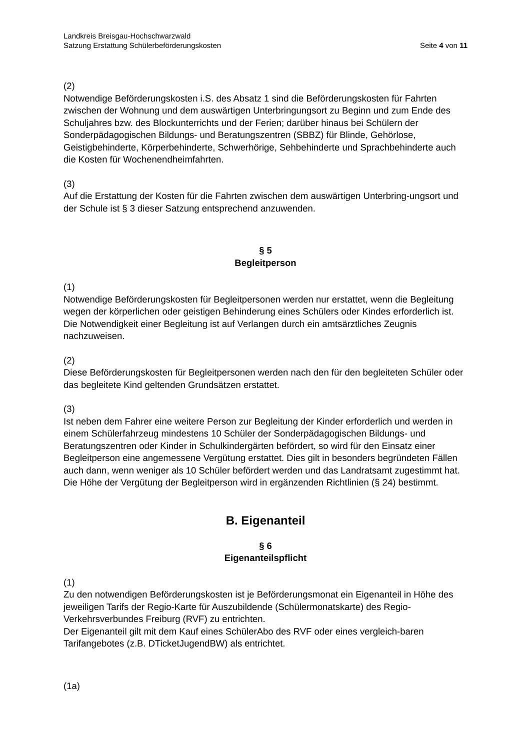Landkreis Breisgau-Hochschwarzwald
Satzung Erstattung Schülerbeförderungskosten Seite 4 von 11
(2)
Notwendige Beförderungskosten i.S. des Absatz 1 sind die Beförderungskosten für Fahrten zwischen der Wohnung und dem auswärtigen Unterbringungsort zu Beginn und zum Ende des Schuljahres bzw. des Blockunterrichts und der Ferien; darüber hinaus bei Schülern der Sonderpädagogischen Bildungs- und Beratungszentren (SBBZ) für Blinde, Gehörlose, Geistigbehinderte, Körperbehinderte, Schwerhörige, Sehbehinderte und Sprachbehinderte auch die Kosten für Wochenendheimfahrten.
(3)
Auf die Erstattung der Kosten für die Fahrten zwischen dem auswärtigen Unterbring-ungsort und der Schule ist § 3 dieser Satzung entsprechend anzuwenden.
§ 5
Begleitperson
(1)
Notwendige Beförderungskosten für Begleitpersonen werden nur erstattet, wenn die Begleitung wegen der körperlichen oder geistigen Behinderung eines Schülers oder Kindes erforderlich ist. Die Notwendigkeit einer Begleitung ist auf Verlangen durch ein amtsärztliches Zeugnis nachzuweisen.
(2)
Diese Beförderungskosten für Begleitpersonen werden nach den für den begleiteten Schüler oder das begleitete Kind geltenden Grundsätzen erstattet.
(3)
Ist neben dem Fahrer eine weitere Person zur Begleitung der Kinder erforderlich und werden in einem Schülerfahrzeug mindestens 10 Schüler der Sonderpädagogischen Bildungs- und Beratungszentren oder Kinder in Schulkindergärten befördert, so wird für den Einsatz einer Begleitperson eine angemessene Vergütung erstattet. Dies gilt in besonders begründeten Fällen auch dann, wenn weniger als 10 Schüler befördert werden und das Landratsamt zugestimmt hat. Die Höhe der Vergütung der Begleitperson wird in ergänzenden Richtlinien (§ 24) bestimmt.
B. Eigenanteil
§ 6
Eigenanteilspflicht
(1)
Zu den notwendigen Beförderungskosten ist je Beförderungsmonat ein Eigenanteil in Höhe des jeweiligen Tarifs der Regio-Karte für Auszubildende (Schülermonatskarte) des Regio-Verkehrsverbundes Freiburg (RVF) zu entrichten.
Der Eigenanteil gilt mit dem Kauf eines SchülerAbo des RVF oder eines vergleich-baren Tarifangebotes (z.B. DTicketJugendBW) als entrichtet.
(1a)